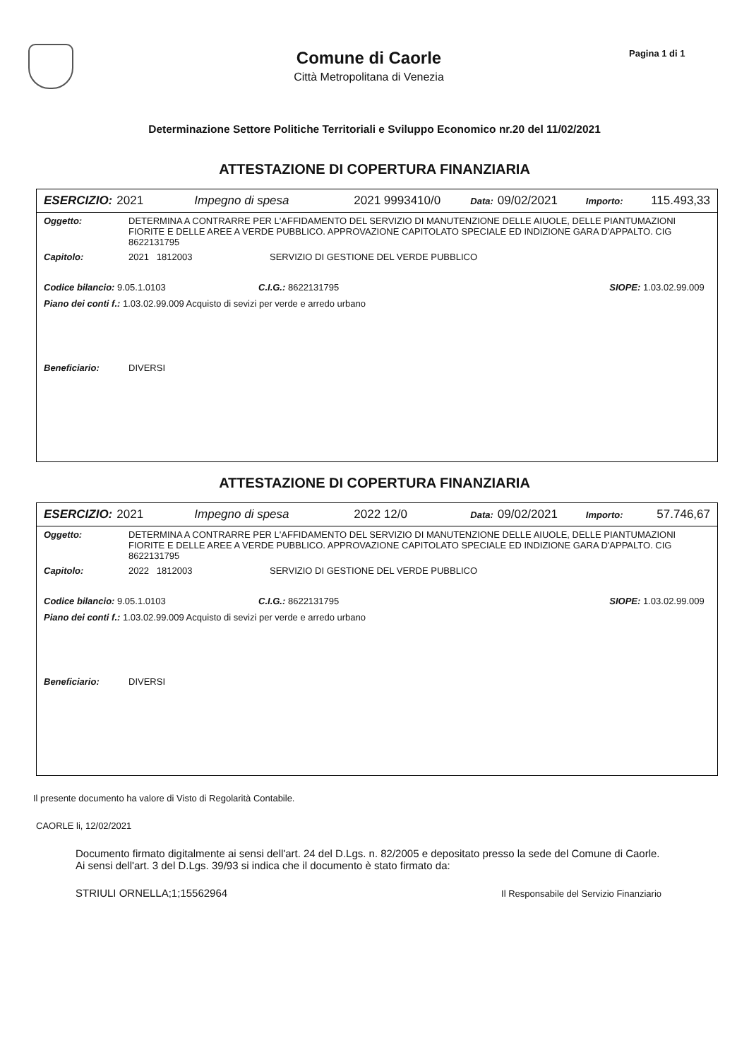Comune di Caorle
Città Metropolitana di Venezia
Pagina 1 di 1
Determinazione Settore Politiche Territoriali e Sviluppo Economico nr.20 del 11/02/2021
ATTESTAZIONE DI COPERTURA FINANZIARIA
ESERCIZIO: 2021 Impegno di spesa 2021 9993410/0 Data: 09/02/2021 Importo: 115.493,33
Oggetto: DETERMINA A CONTRARRE PER L'AFFIDAMENTO DEL SERVIZIO DI MANUTENZIONE DELLE AIUOLE, DELLE PIANTUMAZIONI FIORITE E DELLE AREE A VERDE PUBBLICO. APPROVAZIONE CAPITOLATO SPECIALE ED INDIZIONE GARA D'APPALTO. CIG 8622131795
Capitolo: 2021 1812003 SERVIZIO DI GESTIONE DEL VERDE PUBBLICO
Codice bilancio: 9.05.1.0103 C.I.G.: 8622131795 SIOPE: 1.03.02.99.009
Piano dei conti f.: 1.03.02.99.009 Acquisto di sevizi per verde e arredo urbano
Beneficiario: DIVERSI
ATTESTAZIONE DI COPERTURA FINANZIARIA
ESERCIZIO: 2021 Impegno di spesa 2022 12/0 Data: 09/02/2021 Importo: 57.746,67
Oggetto: DETERMINA A CONTRARRE PER L'AFFIDAMENTO DEL SERVIZIO DI MANUTENZIONE DELLE AIUOLE, DELLE PIANTUMAZIONI FIORITE E DELLE AREE A VERDE PUBBLICO. APPROVAZIONE CAPITOLATO SPECIALE ED INDIZIONE GARA D'APPALTO. CIG 8622131795
Capitolo: 2022 1812003 SERVIZIO DI GESTIONE DEL VERDE PUBBLICO
Codice bilancio: 9.05.1.0103 C.I.G.: 8622131795 SIOPE: 1.03.02.99.009
Piano dei conti f.: 1.03.02.99.009 Acquisto di sevizi per verde e arredo urbano
Beneficiario: DIVERSI
Il presente documento ha valore di Visto di Regolarità Contabile.
CAORLE li, 12/02/2021
Documento firmato digitalmente ai sensi dell'art. 24 del D.Lgs. n. 82/2005 e depositato presso la sede del Comune di Caorle. Ai sensi dell'art. 3 del D.Lgs. 39/93 si indica che il documento è stato firmato da:
STRIULI ORNELLA;1;15562964 Il Responsabile del Servizio Finanziario